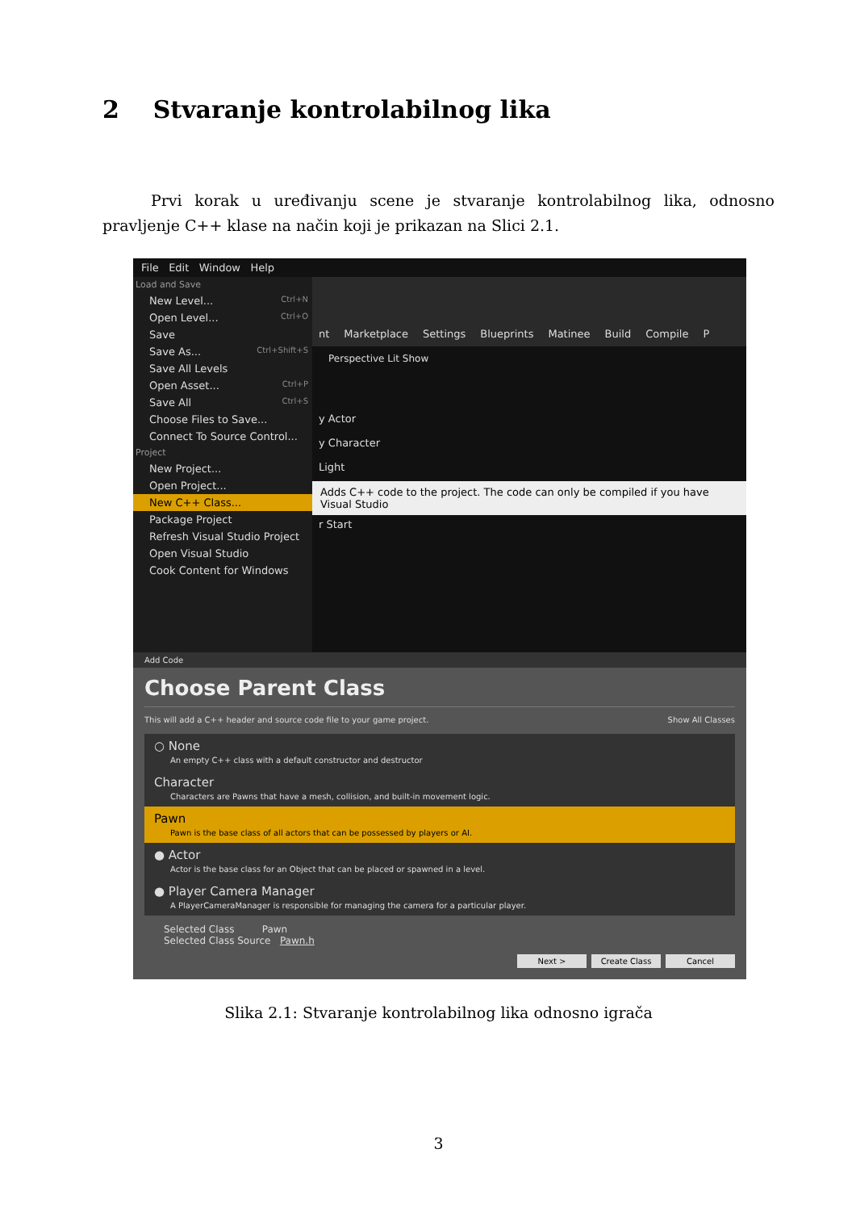2 Stvaranje kontrolabilnog lika
Prvi korak u uređivanju scene je stvaranje kontrolabilnog lika, odnosno pravljenje C++ klase na način koji je prikazan na Slici 2.1.
File Edit Window Help
Load and Save
New Level... Ctrl+N
Open Level... Ctrl+O
Save
Save As... Ctrl+Shift+S
Save All Levels
Open Asset... Ctrl+P
Save All Ctrl+S
Choose Files to Save...
Connect To Source Control...
Project
New Project...
Open Project...
New C++ Class...
Package Project
Refresh Visual Studio Project
Open Visual Studio
Cook Content for Windows
nt Marketplace Settings Blueprints Matinee Build Compile P
Perspective Lit Show
y Actor
y Character
Light
Adds C++ code to the project. The code can only be compiled if you have Visual Studio
r Start
Add Code
Choose Parent Class
This will add a C++ header and source code file to your game project. Show All Classes
○ None
An empty C++ class with a default constructor and destructor
Character
Characters are Pawns that have a mesh, collision, and built-in movement logic.
Pawn
Pawn is the base class of all actors that can be possessed by players or AI.
● Actor
Actor is the base class for an Object that can be placed or spawned in a level.
● Player Camera Manager
A PlayerCameraManager is responsible for managing the camera for a particular player.
Selected Class Pawn
Selected Class Source Pawn.h
Next > Create Class Cancel
Slika 2.1: Stvaranje kontrolabilnog lika odnosno igrača
3